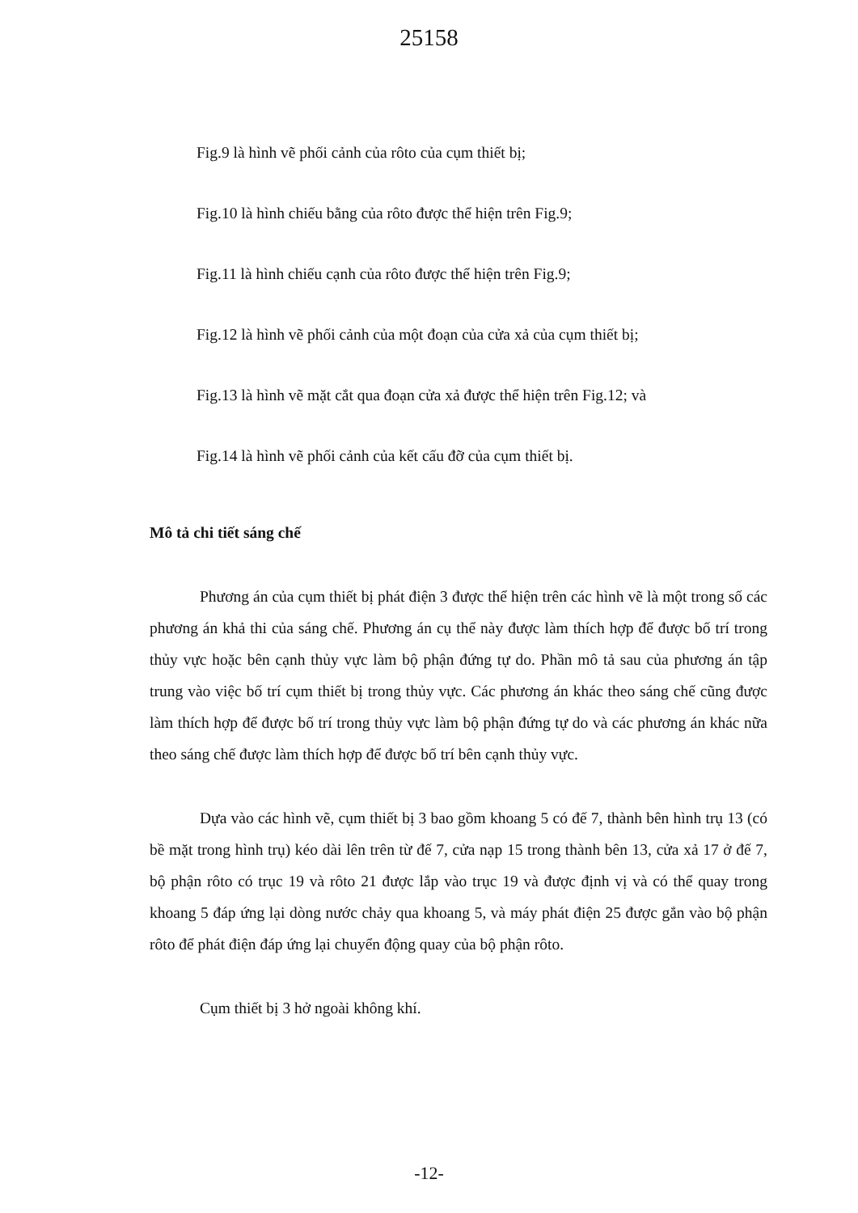25158
Fig.9 là hình vẽ phối cảnh của rôto của cụm thiết bị;
Fig.10 là hình chiếu bằng của rôto được thể hiện trên Fig.9;
Fig.11 là hình chiếu cạnh của rôto được thể hiện trên Fig.9;
Fig.12 là hình vẽ phối cảnh của một đoạn của cửa xả của cụm thiết bị;
Fig.13 là hình vẽ mặt cắt qua đoạn cửa xả được thể hiện trên Fig.12; và
Fig.14 là hình vẽ phối cảnh của kết cấu đỡ của cụm thiết bị.
Mô tả chi tiết sáng chế
Phương án của cụm thiết bị phát điện 3 được thể hiện trên các hình vẽ là một trong số các phương án khả thi của sáng chế. Phương án cụ thể này được làm thích hợp để được bố trí trong thủy vực hoặc bên cạnh thủy vực làm bộ phận đứng tự do. Phần mô tả sau của phương án tập trung vào việc bố trí cụm thiết bị trong thủy vực. Các phương án khác theo sáng chế cũng được làm thích hợp để được bố trí trong thủy vực làm bộ phận đứng tự do và các phương án khác nữa theo sáng chế được làm thích hợp để được bố trí bên cạnh thủy vực.
Dựa vào các hình vẽ, cụm thiết bị 3 bao gồm khoang 5 có đế 7, thành bên hình trụ 13 (có bề mặt trong hình trụ) kéo dài lên trên từ đế 7, cửa nạp 15 trong thành bên 13, cửa xả 17 ở đế 7, bộ phận rôto có trục 19 và rôto 21 được lắp vào trục 19 và được định vị và có thể quay trong khoang 5 đáp ứng lại dòng nước chảy qua khoang 5, và máy phát điện 25 được gắn vào bộ phận rôto để phát điện đáp ứng lại chuyển động quay của bộ phận rôto.
Cụm thiết bị 3 hở ngoài không khí.
-12-